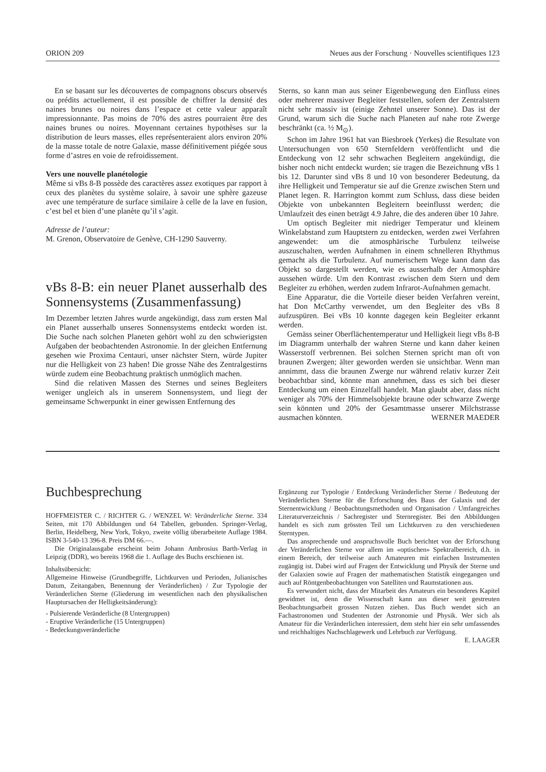ORION 209 Neues aus der Forschung · Nouvelles scientifiques 123
En se basant sur les découvertes de compagnons obscurs observés ou prédits actuellement, il est possible de chiffrer la densité des naines brunes ou noires dans l’espace et cette valeur apparaît impressionnante. Pas moins de 70% des astres pourraient être des naines brunes ou noires. Moyennant certaines hypothèses sur la distribution de leurs masses, elles représenteraient alors environ 20% de la masse totale de notre Galaxie, masse définitivement piégée sous forme d’astres en voie de refroidissement.
Vers une nouvelle planétologie
Même si vBs 8-B possède des caractères assez exotiques par rapport à ceux des planètes du système solaire, à savoir une sphère gazeuse avec une température de surface similaire à celle de la lave en fusion, c’est bel et bien d’une planète qu’il s’agit.
Adresse de l’auteur:
M. Grenon, Observatoire de Genève, CH-1290 Sauverny.
vBs 8-B: ein neuer Planet ausserhalb des Sonnensystems (Zusammenfassung)
Im Dezember letzten Jahres wurde angekündigt, dass zum ersten Mal ein Planet ausserhalb unseres Sonnensystems entdeckt worden ist. Die Suche nach solchen Planeten gehört wohl zu den schwierigsten Aufgaben der beobachtenden Astronomie. In der gleichen Entfernung gesehen wie Proxima Centauri, unser nächster Stern, würde Jupiter nur die Helligkeit von 23 haben! Die grosse Nähe des Zentralgestirns würde zudem eine Beobachtung praktisch unmöglich machen.
Sind die relativen Massen des Sternes und seines Begleiters weniger ungleich als in unserem Sonnensystem, und liegt der gemeinsame Schwerpunkt in einer gewissen Entfernung des
Sterns, so kann man aus seiner Eigenbewegung den Einfluss eines oder mehrerer massiver Begleiter feststellen, sofern der Zentralstern nicht sehr massiv ist (einige Zehntel unserer Sonne). Das ist der Grund, warum sich die Suche nach Planeten auf nahe rote Zwerge beschränkt (ca. ½ M<sub>⊙</sub>).
Schon im Jahre 1961 hat van Biesbroek (Yerkes) die Resultate von Untersuchungen von 650 Sternfeldern veröffentlicht und die Entdeckung von 12 sehr schwachen Begleitern angekündigt, die bisher noch nicht entdeckt wurden; sie tragen die Bezeichnung vBs 1 bis 12. Darunter sind vBs 8 und 10 von besonderer Bedeutung, da ihre Helligkeit und Temperatur sie auf die Grenze zwischen Stern und Planet legen. R. Harrington kommt zum Schluss, dass diese beiden Objekte von unbekannten Begleitern beeinflusst werden; die Umlaufzeit des einen beträgt 4.9 Jahre, die des anderen über 10 Jahre.
Um optisch Begleiter mit niedriger Temperatur und kleinem Winkelabstand zum Hauptstern zu entdecken, werden zwei Verfahren angewendet: um die atmosphärische Turbulenz teilweise auszuschalten, werden Aufnahmen in einem schnelleren Rhythmus gemacht als die Turbulenz. Auf numerischem Wege kann dann das Objekt so dargestellt werden, wie es ausserhalb der Atmosphäre aussehen würde. Um den Kontrast zwischen dem Stern und dem Begleiter zu erhöhen, werden zudem Infrarot-Aufnahmen gemacht.
Eine Apparatur, die die Vorteile dieser beiden Verfahren vereint, hat Don McCarthy verwendet, um den Begleiter des vBs 8 aufzuspüren. Bei vBs 10 konnte dagegen kein Begleiter erkannt werden.
Gemäss seiner Oberflächentemperatur und Helligkeit liegt vBs 8-B im Diagramm unterhalb der wahren Sterne und kann daher keinen Wasserstoff verbrennen. Bei solchen Sternen spricht man oft von braunen Zwergen; älter geworden werden sie unsichtbar. Wenn man annimmt, dass die braunen Zwerge nur während relativ kurzer Zeit beobachtbar sind, könnte man annehmen, dass es sich bei dieser Entdeckung um einen Einzelfall handelt. Man glaubt aber, dass nicht weniger als 70% der Himmelsobjekte braune oder schwarze Zwerge sein könnten und 20% der Gesamtmasse unserer Milchstrasse ausmachen könnten. WERNER MAEDER
Buchbesprechung
HOFFMEISTER C. / RICHTER G. / WENZEL W: Veränderliche Sterne. 334 Seiten, mit 170 Abbildungen und 64 Tabellen, gebunden. Springer-Verlag, Berlin, Heidelberg, New York, Tokyo, zweite völlig überarbeitete Auflage 1984. ISBN 3-540-13 396-8. Preis DM 66.—.
Die Originalausgabe erscheint beim Johann Ambrosius Barth-Verlag in Leipzig (DDR), wo bereits 1968 die 1. Auflage des Buchs erschienen ist.
Inhaltsübersicht:
Allgemeine Hinweise (Grundbegriffe, Lichtkurven und Perioden, Julianisches Datum, Zeitangaben, Benennung der Veränderlichen) / Zur Typologie der Veränderlichen Sterne (Gliederung im wesentlichen nach den physikalischen Hauptursachen der Helligkeitsänderung):
- Pulsierende Veränderliche (8 Untergruppen)
- Eruptive Veränderliche (15 Untergruppen)
- Bedeckungsveränderliche
Ergänzung zur Typologie / Entdeckung Veränderlicher Sterne / Bedeutung der Veränderlichen Sterne für die Erforschung des Baus der Galaxis und der Sternentwicklung / Beobachtungsmethoden und Organisation / Umfangreiches Literaturverzeichnis / Sachregister und Sternregister. Bei den Abbildungen handelt es sich zum grössten Teil um Lichtkurven zu den verschiedenen Sterntypen.
Das ansprechende und anspruchsvolle Buch berichtet von der Erforschung der Veränderlichen Sterne vor allem im «optischen» Spektralbereich, d.h. in einem Bereich, der teilweise auch Amateuren mit einfachen Instrumenten zugängig ist. Dabei wird auf Fragen der Entwicklung und Physik der Sterne und der Galaxien sowie auf Fragen der mathematischen Statistik eingegangen und auch auf Röntgenbeobachtungen von Satelliten und Raumstationen aus.
Es verwundert nicht, dass der Mitarbeit des Amateurs ein besonderes Kapitel gewidmet ist, denn die Wissenschaft kann aus dieser weit gestreuten Beobachtungsarbeit grossen Nutzen ziehen. Das Buch wendet sich an Fachastronomen und Studenten der Astronomie und Physik. Wer sich als Amateur für die Veränderlichen interessiert, dem steht hier ein sehr umfassendes und reichhaltiges Nachschlagewerk und Lehrbuch zur Verfügung. E. LAAGER